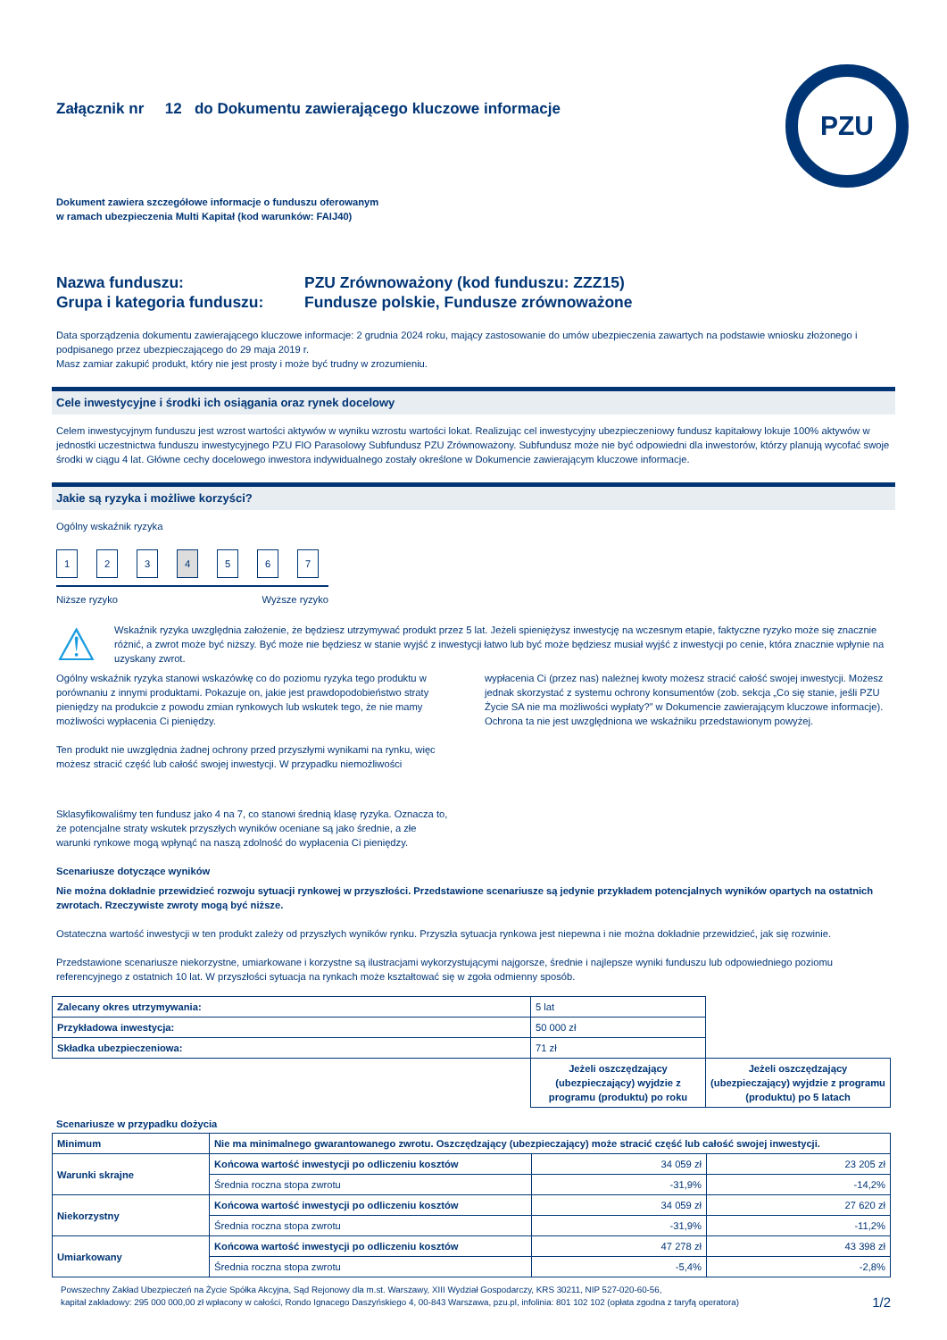PZU
Załącznik nr 12 do Dokumentu zawierającego kluczowe informacje
Dokument zawiera szczegółowe informacje o funduszu oferowanym
w ramach ubezpieczenia Multi Kapitał (kod warunków: FAIJ40)
Nazwa funduszu:
PZU Zrównoważony (kod funduszu: ZZZ15)
Grupa i kategoria funduszu:
Fundusze polskie, Fundusze zrównoważone
Data sporządzenia dokumentu zawierającego kluczowe informacje: 2 grudnia 2024 roku, mający zastosowanie do umów ubezpieczenia zawartych na podstawie wniosku złożonego i podpisanego przez ubezpieczającego do 29 maja 2019 r.
Masz zamiar zakupić produkt, który nie jest prosty i może być trudny w zrozumieniu.
Cele inwestycyjne i środki ich osiągania oraz rynek docelowy
Celem inwestycyjnym funduszu jest wzrost wartości aktywów w wyniku wzrostu wartości lokat. Realizując cel inwestycyjny ubezpieczeniowy fundusz kapitałowy lokuje 100% aktywów w jednostki uczestnictwa funduszu inwestycyjnego PZU FIO Parasolowy Subfundusz PZU Zrównoważony. Subfundusz może nie być odpowiedni dla inwestorów, którzy planują wycofać swoje środki w ciągu 4 lat. Główne cechy docelowego inwestora indywidualnego zostały określone w Dokumencie zawierającym kluczowe informacje.
Jakie są ryzyka i możliwe korzyści?
Ogólny wskaźnik ryzyka
1234567
Niższe ryzyko Wyższe ryzyko
⚠
Wskaźnik ryzyka uwzględnia założenie, że będziesz utrzymywać produkt przez 5 lat. Jeżeli spieniężysz inwestycję na wczesnym etapie, faktyczne ryzyko może się znacznie różnić, a zwrot może być niższy. Być może nie będziesz w stanie wyjść z inwestycji łatwo lub być może będziesz musiał wyjść z inwestycji po cenie, która znacznie wpłynie na uzyskany zwrot.
Ogólny wskaźnik ryzyka stanowi wskazówkę co do poziomu ryzyka tego produktu w porównaniu z innymi produktami. Pokazuje on, jakie jest prawdopodobieństwo straty pieniędzy na produkcie z powodu zmian rynkowych lub wskutek tego, że nie mamy możliwości wypłacenia Ci pieniędzy.
Ten produkt nie uwzględnia żadnej ochrony przed przyszłymi wynikami na rynku, więc możesz stracić część lub całość swojej inwestycji. W przypadku niemożliwości
wypłacenia Ci (przez nas) należnej kwoty możesz stracić całość swojej inwestycji. Możesz jednak skorzystać z systemu ochrony konsumentów (zob. sekcja „Co się stanie, jeśli PZU Życie SA nie ma możliwości wypłaty?” w Dokumencie zawierającym kluczowe informacje). Ochrona ta nie jest uwzględniona we wskaźniku przedstawionym powyżej.
Sklasyfikowaliśmy ten fundusz jako 4 na 7, co stanowi średnią klasę ryzyka. Oznacza to, że potencjalne straty wskutek przyszłych wyników oceniane są jako średnie, a złe warunki rynkowe mogą wpłynąć na naszą zdolność do wypłacenia Ci pieniędzy.
Scenariusze dotyczące wyników
Nie można dokładnie przewidzieć rozwoju sytuacji rynkowej w przyszłości. Przedstawione scenariusze są jedynie przykładem potencjalnych wyników opartych na ostatnich zwrotach. Rzeczywiste zwroty mogą być niższe.
Ostateczna wartość inwestycji w ten produkt zależy od przyszłych wyników rynku. Przyszła sytuacja rynkowa jest niepewna i nie można dokładnie przewidzieć, jak się rozwinie.
Przedstawione scenariusze niekorzystne, umiarkowane i korzystne są ilustracjami wykorzystującymi najgorsze, średnie i najlepsze wyniki funduszu lub odpowiedniego poziomu referencyjnego z ostatnich 10 lat. W przyszłości sytuacja na rynkach może kształtować się w zgoła odmienny sposób.
| Zalecany okres utrzymywania: | 5 lat | |
| Przykładowa inwestycja: | 50 000 zł | |
| Składka ubezpieczeniowa: | 71 zł | |
| | Jeżeli oszczędzający (ubezpieczający) wyjdzie z programu (produktu) po roku | Jeżeli oszczędzający (ubezpieczający) wyjdzie z programu (produktu) po 5 latach |
Scenariusze w przypadku dożycia
| Minimum | Nie ma minimalnego gwarantowanego zwrotu. Oszczędzający (ubezpieczający) może stracić część lub całość swojej inwestycji. | | |
| --- | --- | --- | --- |
| Warunki skrajne | Końcowa wartość inwestycji po odliczeniu kosztów | 34 059 zł | 23 205 zł |
| | Średnia roczna stopa zwrotu | -31,9% | -14,2% |
| Niekorzystny | Końcowa wartość inwestycji po odliczeniu kosztów | 34 059 zł | 27 620 zł |
| | Średnia roczna stopa zwrotu | -31,9% | -11,2% |
| Umiarkowany | Końcowa wartość inwestycji po odliczeniu kosztów | 47 278 zł | 43 398 zł |
| | Średnia roczna stopa zwrotu | -5,4% | -2,8% |
Powszechny Zakład Ubezpieczeń na Życie Spółka Akcyjna, Sąd Rejonowy dla m.st. Warszawy, XIII Wydział Gospodarczy, KRS 30211, NIP 527-020-60-56,
kapitał zakładowy: 295 000 000,00 zł wpłacony w całości, Rondo Ignacego Daszyńskiego 4, 00-843 Warszawa, pzu.pl, infolinia: 801 102 102 (opłata zgodna z taryfą operatora)
1/2